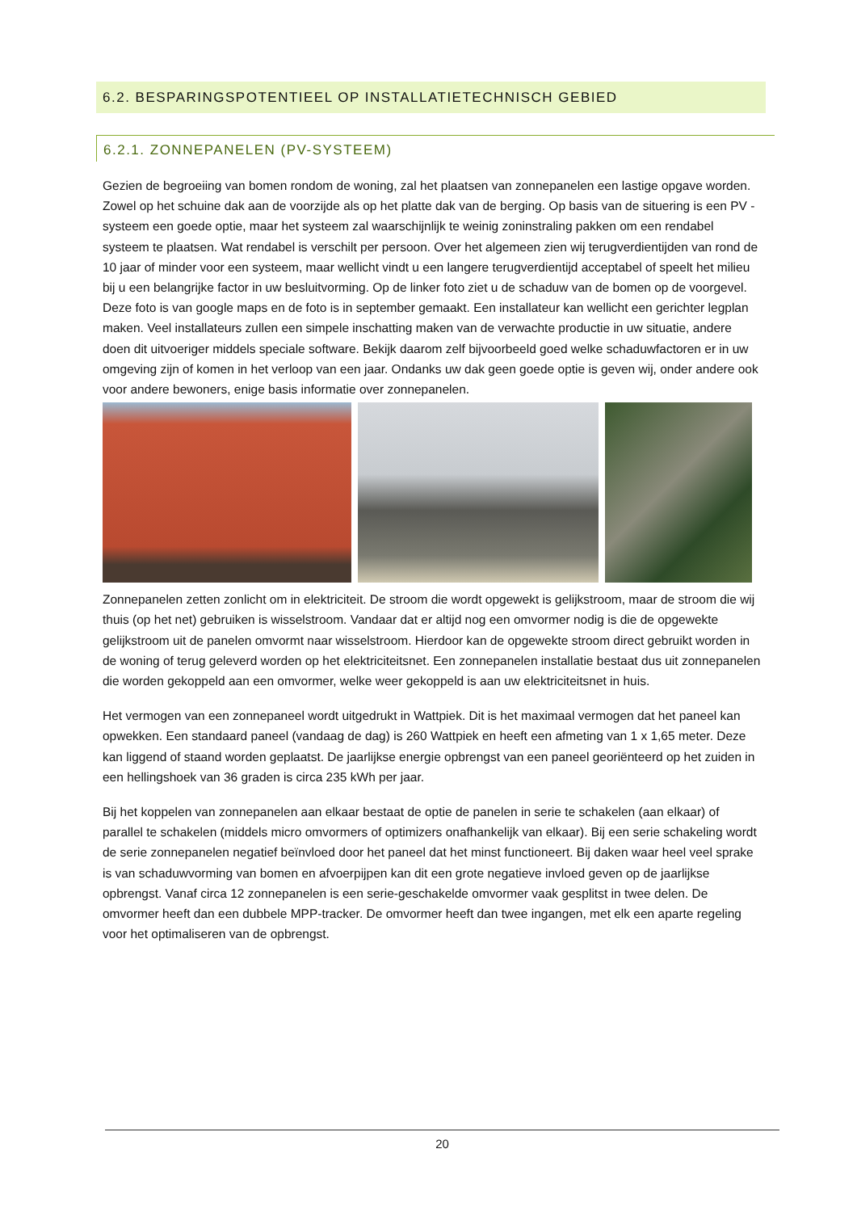6.2. BESPARINGSPOTENTIEEL OP INSTALLATIETECHNISCH GEBIED
6.2.1. ZONNEPANELEN (PV-SYSTEEM)
Gezien de begroeiing van bomen rondom de woning, zal het plaatsen van zonnepanelen een lastige opgave worden. Zowel op het schuine dak aan de voorzijde als op het platte dak van de berging. Op basis van de situering is een PV - systeem een goede optie, maar het systeem zal waarschijnlijk te weinig zoninstraling pakken om een rendabel systeem te plaatsen. Wat rendabel is verschilt per persoon. Over het algemeen zien wij terugverdientijden van rond de 10 jaar of minder voor een systeem, maar wellicht vindt u een langere terugverdientijd acceptabel of speelt het milieu bij u een belangrijke factor in uw besluitvorming. Op de linker foto ziet u de schaduw van de bomen op de voorgevel. Deze foto is van google maps en de foto is in september gemaakt. Een installateur kan wellicht een gerichter legplan maken. Veel installateurs zullen een simpele inschatting maken van de verwachte productie in uw situatie, andere doen dit uitvoeriger middels speciale software. Bekijk daarom zelf bijvoorbeeld goed welke schaduwfactoren er in uw omgeving zijn of komen in het verloop van een jaar. Ondanks uw dak geen goede optie is geven wij, onder andere ook voor andere bewoners, enige basis informatie over zonnepanelen.
Zonnepanelen zetten zonlicht om in elektriciteit. De stroom die wordt opgewekt is gelijkstroom, maar de stroom die wij thuis (op het net) gebruiken is wisselstroom. Vandaar dat er altijd nog een omvormer nodig is die de opgewekte gelijkstroom uit de panelen omvormt naar wisselstroom. Hierdoor kan de opgewekte stroom direct gebruikt worden in de woning of terug geleverd worden op het elektriciteitsnet. Een zonnepanelen installatie bestaat dus uit zonnepanelen die worden gekoppeld aan een omvormer, welke weer gekoppeld is aan uw elektriciteitsnet in huis.
Het vermogen van een zonnepaneel wordt uitgedrukt in Wattpiek. Dit is het maximaal vermogen dat het paneel kan opwekken. Een standaard paneel (vandaag de dag) is 260 Wattpiek en heeft een afmeting van 1 x 1,65 meter. Deze kan liggend of staand worden geplaatst. De jaarlijkse energie opbrengst van een paneel georiënteerd op het zuiden in een hellingshoek van 36 graden is circa 235 kWh per jaar.
Bij het koppelen van zonnepanelen aan elkaar bestaat de optie de panelen in serie te schakelen (aan elkaar) of parallel te schakelen (middels micro omvormers of optimizers onafhankelijk van elkaar). Bij een serie schakeling wordt de serie zonnepanelen negatief beïnvloed door het paneel dat het minst functioneert. Bij daken waar heel veel sprake is van schaduwvorming van bomen en afvoerpijpen kan dit een grote negatieve invloed geven op de jaarlijkse opbrengst. Vanaf circa 12 zonnepanelen is een serie-geschakelde omvormer vaak gesplitst in twee delen. De omvormer heeft dan een dubbele MPP-tracker. De omvormer heeft dan twee ingangen, met elk een aparte regeling voor het optimaliseren van de opbrengst.
20